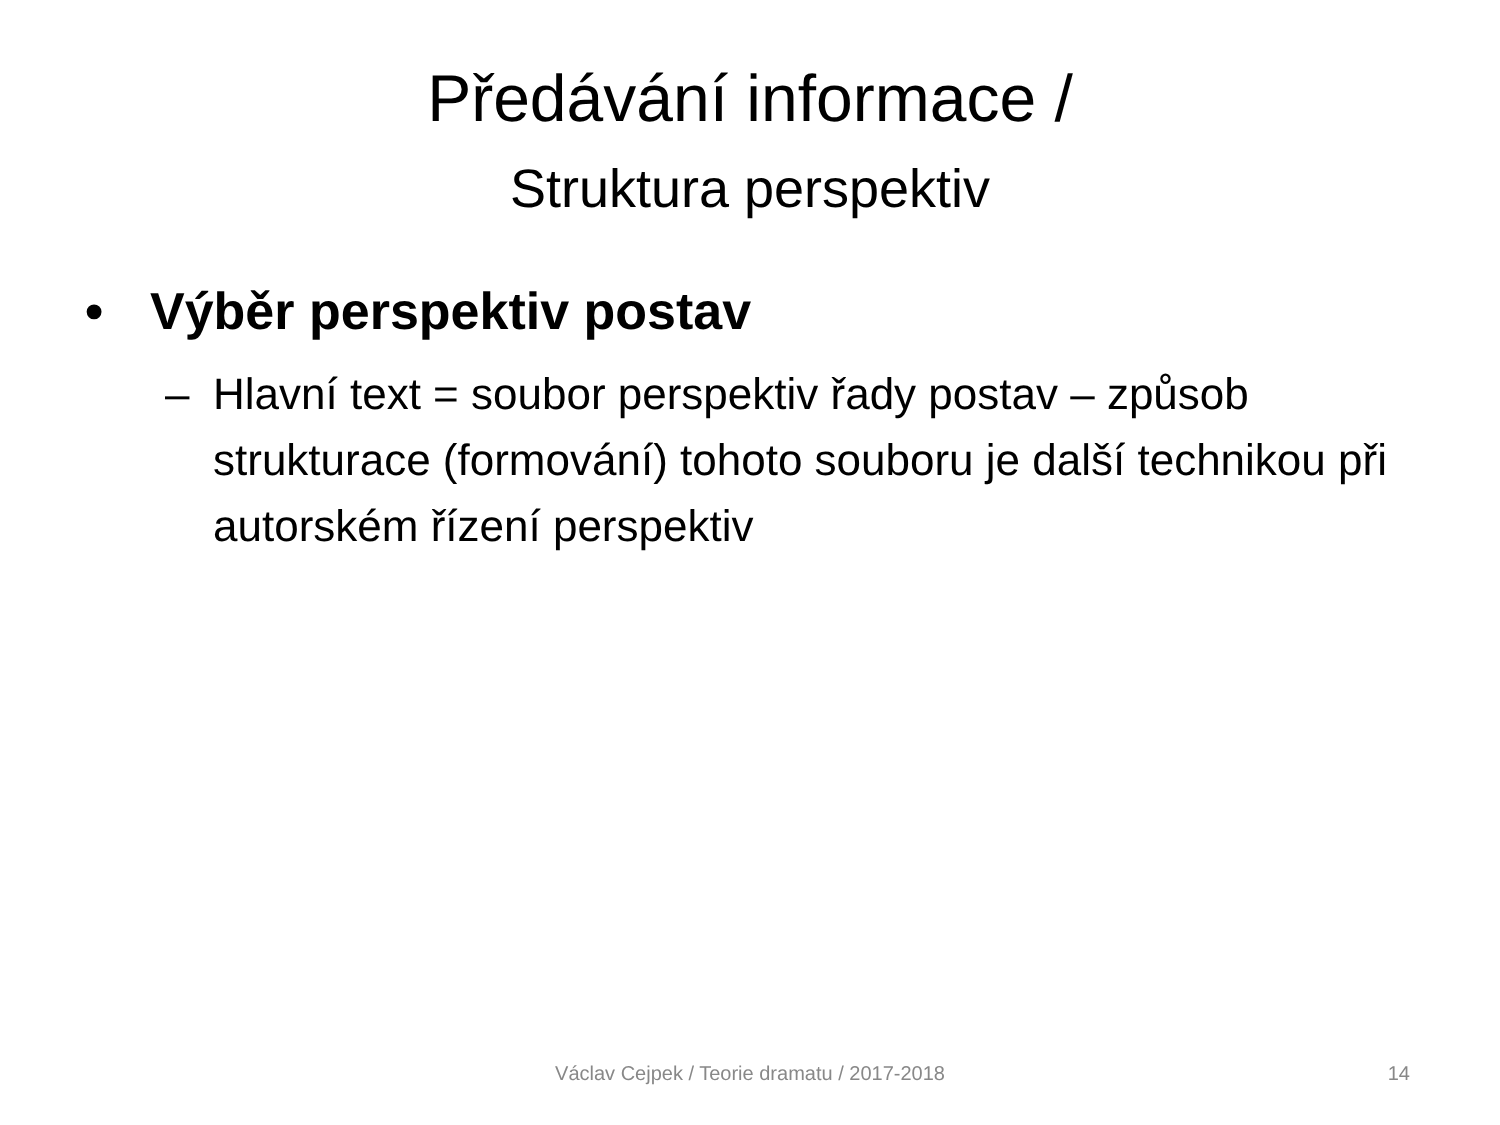Předávání informace /
Struktura perspektiv
• Výběr perspektiv postav
– Hlavní text = soubor perspektiv řady postav – způsob strukturace (formování) tohoto souboru je další technikou při autorském řízení perspektiv
Václav Cejpek / Teorie dramatu / 2017-2018 14